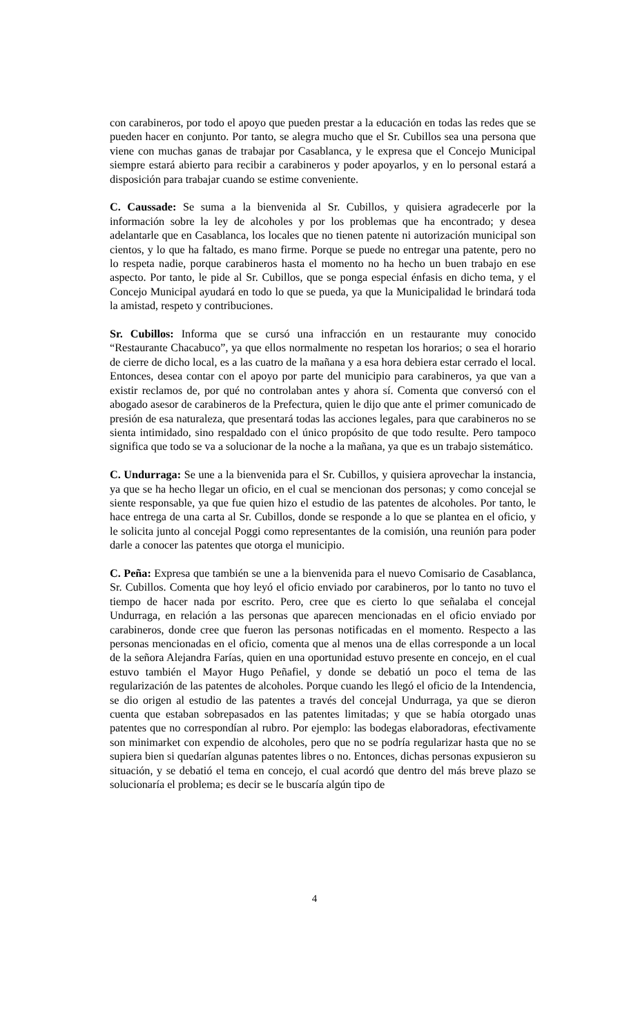con carabineros, por todo el apoyo que pueden prestar a la educación en todas las redes que se pueden hacer en conjunto. Por tanto, se alegra mucho que el Sr. Cubillos sea una persona que viene con muchas ganas de trabajar por Casablanca, y le expresa que el Concejo Municipal siempre estará abierto para recibir a carabineros y poder apoyarlos, y en lo personal estará a disposición para trabajar cuando se estime conveniente.
C. Caussade: Se suma a la bienvenida al Sr. Cubillos, y quisiera agradecerle por la información sobre la ley de alcoholes y por los problemas que ha encontrado; y desea adelantarle que en Casablanca, los locales que no tienen patente ni autorización municipal son cientos, y lo que ha faltado, es mano firme. Porque se puede no entregar una patente, pero no lo respeta nadie, porque carabineros hasta el momento no ha hecho un buen trabajo en ese aspecto. Por tanto, le pide al Sr. Cubillos, que se ponga especial énfasis en dicho tema, y el Concejo Municipal ayudará en todo lo que se pueda, ya que la Municipalidad le brindará toda la amistad, respeto y contribuciones.
Sr. Cubillos: Informa que se cursó una infracción en un restaurante muy conocido “Restaurante Chacabuco”, ya que ellos normalmente no respetan los horarios; o sea el horario de cierre de dicho local, es a las cuatro de la mañana y a esa hora debiera estar cerrado el local. Entonces, desea contar con el apoyo por parte del municipio para carabineros, ya que van a existir reclamos de, por qué no controlaban antes y ahora sí. Comenta que conversó con el abogado asesor de carabineros de la Prefectura, quien le dijo que ante el primer comunicado de presión de esa naturaleza, que presentará todas las acciones legales, para que carabineros no se sienta intimidado, sino respaldado con el único propósito de que todo resulte. Pero tampoco significa que todo se va a solucionar de la noche a la mañana, ya que es un trabajo sistemático.
C. Undurraga: Se une a la bienvenida para el Sr. Cubillos, y quisiera aprovechar la instancia, ya que se ha hecho llegar un oficio, en el cual se mencionan dos personas; y como concejal se siente responsable, ya que fue quien hizo el estudio de las patentes de alcoholes. Por tanto, le hace entrega de una carta al Sr. Cubillos, donde se responde a lo que se plantea en el oficio, y le solicita junto al concejal Poggi como representantes de la comisión, una reunión para poder darle a conocer las patentes que otorga el municipio.
C. Peña: Expresa que también se une a la bienvenida para el nuevo Comisario de Casablanca, Sr. Cubillos. Comenta que hoy leyó el oficio enviado por carabineros, por lo tanto no tuvo el tiempo de hacer nada por escrito. Pero, cree que es cierto lo que señalaba el concejal Undurraga, en relación a las personas que aparecen mencionadas en el oficio enviado por carabineros, donde cree que fueron las personas notificadas en el momento. Respecto a las personas mencionadas en el oficio, comenta que al menos una de ellas corresponde a un local de la señora Alejandra Farías, quien en una oportunidad estuvo presente en concejo, en el cual estuvo también el Mayor Hugo Peñafiel, y donde se debatió un poco el tema de las regularización de las patentes de alcoholes. Porque cuando les llegó el oficio de la Intendencia, se dio origen al estudio de las patentes a través del concejal Undurraga, ya que se dieron cuenta que estaban sobrepasados en las patentes limitadas; y que se había otorgado unas patentes que no correspondían al rubro. Por ejemplo: las bodegas elaboradoras, efectivamente son minimarket con expendio de alcoholes, pero que no se podría regularizar hasta que no se supiera bien si quedarían algunas patentes libres o no. Entonces, dichas personas expusieron su situación, y se debatió el tema en concejo, el cual acordó que dentro del más breve plazo se solucionaría el problema; es decir se le buscaría algún tipo de
4